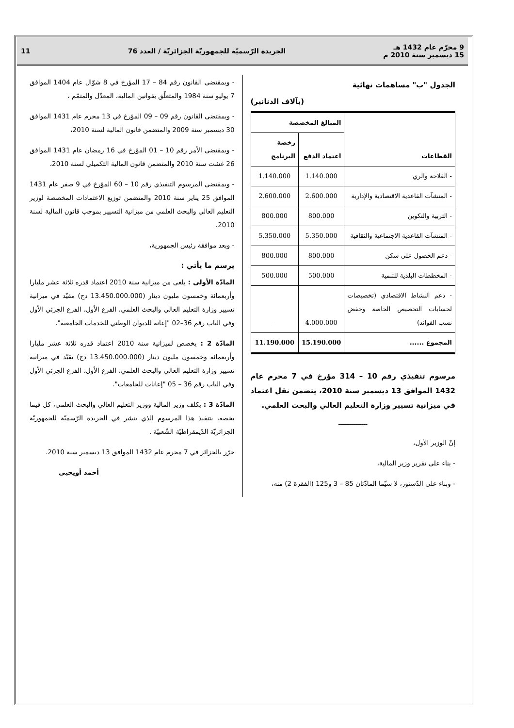9 محرّم عام 1432 هـ
15 ديسمبر سنة 2010 م
الجريدة الرّسميّة للجمهوريّة الجزائريّة / العدد 76
11
الجدول "ب" مساهمات نهائية
(بآلاف الدنانير)
| القطاعات | المبالغ المخصصة | |
| --- | --- | --- |
| | اعتماد الدفع | رخصة البرنامج |
| - الفلاحة والري | 1.140.000 | 1.140.000 |
| - المنشآت القاعدية الاقتصادية والإدارية | 2.600.000 | 2.600.000 |
| - التربية والتكوين | 800.000 | 800.000 |
| - المنشآت القاعدية الاجتماعية والثقافية | 5.350.000 | 5.350.000 |
| - دعم الحصول على سكن | 800.000 | 800.000 |
| - المخططات البلدية للتنمية | 500.000 | 500.000 |
| - دعم النشاط الاقتصادي (تخصيصات لحسابات التخصيص الخاصة وخفض نسب الفوائد) | 4.000.000 | - |
| المجموع ...... | 15.190.000 | 11.190.000 |
مرسوم تنفيذي رقم 10 – 314 مؤرخ في 7 محرم عام 1432 الموافق 13 ديسمبر سنة 2010، يتضمن نقل اعتماد في ميزانية تسيير وزارة التعليم العالي والبحث العلمي.
ـــــــــــــــ
إنّ الوزير الأول،
- بناء على تقرير وزير المالية،
- وبناء على الدّستور، لا سيّما المادّتان 85 – 3 و125 (الفقرة 2) منه،
- وبمقتضى القانون رقم 84 – 17 المؤرخ في 8 شوّال عام 1404 الموافق 7 يوليو سنة 1984 والمتعلّق بقوانين المالية، المعدّل والمتمّم ،
- وبمقتضى القانون رقم 09 – 09 المؤرخ في 13 محرم عام 1431 الموافق 30 ديسمبر سنة 2009 والمتضمن قانون المالية لسنة 2010،
- وبمقتضى الأمر رقم 10 – 01 المؤرخ في 16 رمضان عام 1431 الموافق 26 غشت سنة 2010 والمتضمن قانون المالية التكميلي لسنة 2010،
- وبمقتضى المرسوم التنفيذي رقم 10 – 60 المؤرخ في 9 صفر عام 1431 الموافق 25 يناير سنة 2010 والمتضمن توزيع الاعتمادات المخصصة لوزير التعليم العالي والبحث العلمي من ميزانية التسيير بموجب قانون المالية لسنة 2010،
- وبعد موافقة رئيس الجمهورية،
يرسم ما يأتي :
المادّة الأولى : يلغى من ميزانية سنة 2010 اعتماد قدره ثلاثة عشر مليارا وأربعمائة وخمسون مليون دينار (13.450.000.000 دج) مقيّد في ميزانية تسيير وزارة التعليم العالي والبحث العلمي، الفرع الأول، الفرع الجزئي الأول وفي الباب رقم 36–02 "إعانة للديوان الوطني للخدمات الجامعية".
المادّة 2 : يخصص لميزانية سنة 2010 اعتماد قدره ثلاثة عشر مليارا وأربعمائة وخمسون مليون دينار (13.450.000.000 دج) يقيّد في ميزانية تسيير وزارة التعليم العالي والبحث العلمي، الفرع الأول، الفرع الجزئي الأول وفي الباب رقم 36 – 05 "إعانات للجامعات".
المادّة 3 : يكلف وزير المالية ووزير التعليم العالي والبحث العلمي، كل فيما يخصه، بتنفيذ هذا المرسوم الذي ينشر في الجريدة الرّسميّة للجمهوريّة الجزائريّة الدّيمقراطيّة الشّعبيّة .
حرّر بالجزائر في 7 محرم عام 1432 الموافق 13 ديسمبر سنة 2010.
أحمد أويحيى